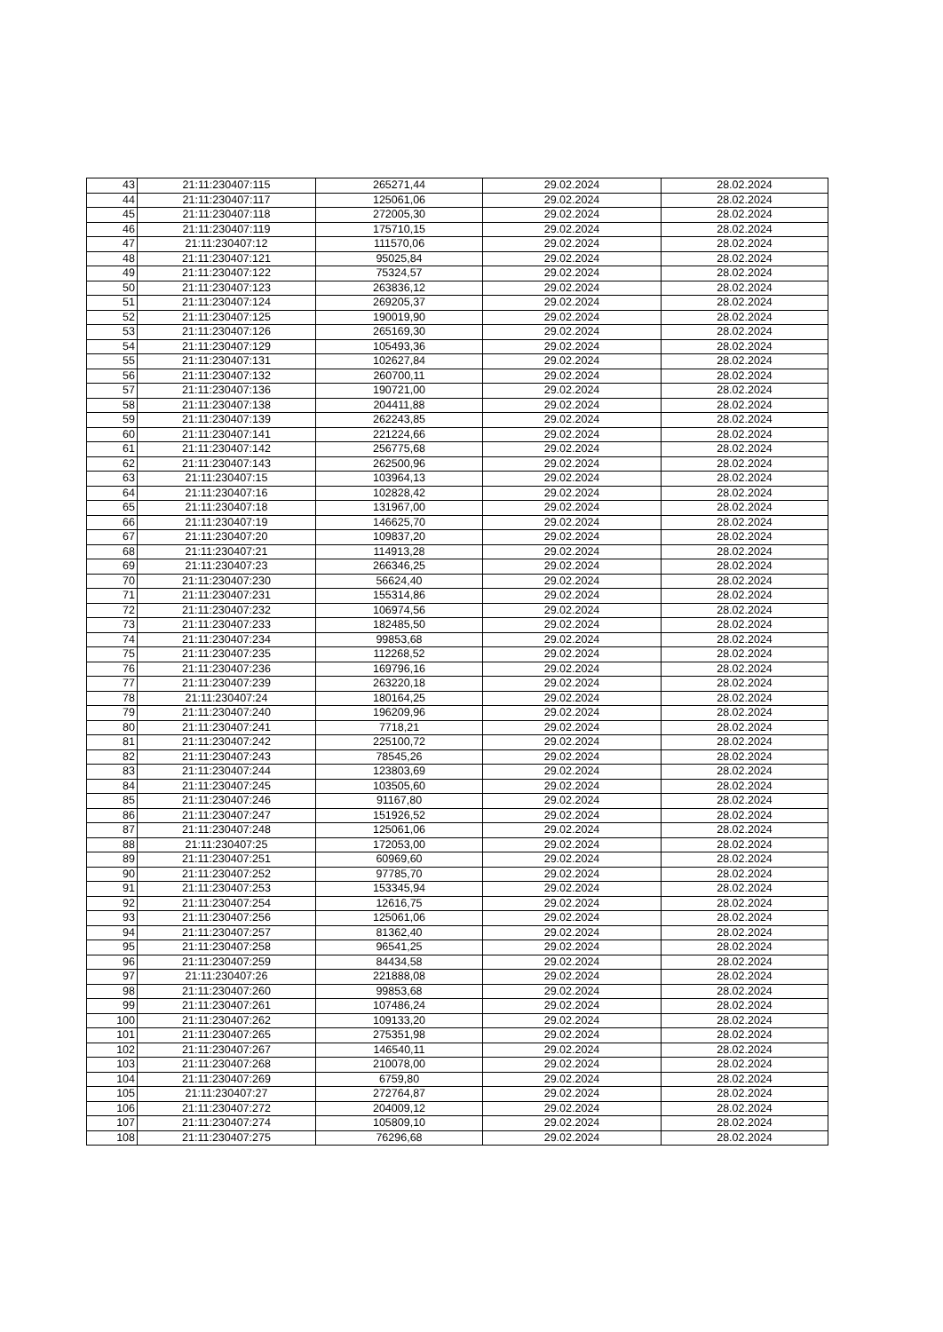| 43 | 21:11:230407:115 | 265271,44 | 29.02.2024 | 28.02.2024 |
| 44 | 21:11:230407:117 | 125061,06 | 29.02.2024 | 28.02.2024 |
| 45 | 21:11:230407:118 | 272005,30 | 29.02.2024 | 28.02.2024 |
| 46 | 21:11:230407:119 | 175710,15 | 29.02.2024 | 28.02.2024 |
| 47 | 21:11:230407:12 | 111570,06 | 29.02.2024 | 28.02.2024 |
| 48 | 21:11:230407:121 | 95025,84 | 29.02.2024 | 28.02.2024 |
| 49 | 21:11:230407:122 | 75324,57 | 29.02.2024 | 28.02.2024 |
| 50 | 21:11:230407:123 | 263836,12 | 29.02.2024 | 28.02.2024 |
| 51 | 21:11:230407:124 | 269205,37 | 29.02.2024 | 28.02.2024 |
| 52 | 21:11:230407:125 | 190019,90 | 29.02.2024 | 28.02.2024 |
| 53 | 21:11:230407:126 | 265169,30 | 29.02.2024 | 28.02.2024 |
| 54 | 21:11:230407:129 | 105493,36 | 29.02.2024 | 28.02.2024 |
| 55 | 21:11:230407:131 | 102627,84 | 29.02.2024 | 28.02.2024 |
| 56 | 21:11:230407:132 | 260700,11 | 29.02.2024 | 28.02.2024 |
| 57 | 21:11:230407:136 | 190721,00 | 29.02.2024 | 28.02.2024 |
| 58 | 21:11:230407:138 | 204411,88 | 29.02.2024 | 28.02.2024 |
| 59 | 21:11:230407:139 | 262243,85 | 29.02.2024 | 28.02.2024 |
| 60 | 21:11:230407:141 | 221224,66 | 29.02.2024 | 28.02.2024 |
| 61 | 21:11:230407:142 | 256775,68 | 29.02.2024 | 28.02.2024 |
| 62 | 21:11:230407:143 | 262500,96 | 29.02.2024 | 28.02.2024 |
| 63 | 21:11:230407:15 | 103964,13 | 29.02.2024 | 28.02.2024 |
| 64 | 21:11:230407:16 | 102828,42 | 29.02.2024 | 28.02.2024 |
| 65 | 21:11:230407:18 | 131967,00 | 29.02.2024 | 28.02.2024 |
| 66 | 21:11:230407:19 | 146625,70 | 29.02.2024 | 28.02.2024 |
| 67 | 21:11:230407:20 | 109837,20 | 29.02.2024 | 28.02.2024 |
| 68 | 21:11:230407:21 | 114913,28 | 29.02.2024 | 28.02.2024 |
| 69 | 21:11:230407:23 | 266346,25 | 29.02.2024 | 28.02.2024 |
| 70 | 21:11:230407:230 | 56624,40 | 29.02.2024 | 28.02.2024 |
| 71 | 21:11:230407:231 | 155314,86 | 29.02.2024 | 28.02.2024 |
| 72 | 21:11:230407:232 | 106974,56 | 29.02.2024 | 28.02.2024 |
| 73 | 21:11:230407:233 | 182485,50 | 29.02.2024 | 28.02.2024 |
| 74 | 21:11:230407:234 | 99853,68 | 29.02.2024 | 28.02.2024 |
| 75 | 21:11:230407:235 | 112268,52 | 29.02.2024 | 28.02.2024 |
| 76 | 21:11:230407:236 | 169796,16 | 29.02.2024 | 28.02.2024 |
| 77 | 21:11:230407:239 | 263220,18 | 29.02.2024 | 28.02.2024 |
| 78 | 21:11:230407:24 | 180164,25 | 29.02.2024 | 28.02.2024 |
| 79 | 21:11:230407:240 | 196209,96 | 29.02.2024 | 28.02.2024 |
| 80 | 21:11:230407:241 | 7718,21 | 29.02.2024 | 28.02.2024 |
| 81 | 21:11:230407:242 | 225100,72 | 29.02.2024 | 28.02.2024 |
| 82 | 21:11:230407:243 | 78545,26 | 29.02.2024 | 28.02.2024 |
| 83 | 21:11:230407:244 | 123803,69 | 29.02.2024 | 28.02.2024 |
| 84 | 21:11:230407:245 | 103505,60 | 29.02.2024 | 28.02.2024 |
| 85 | 21:11:230407:246 | 91167,80 | 29.02.2024 | 28.02.2024 |
| 86 | 21:11:230407:247 | 151926,52 | 29.02.2024 | 28.02.2024 |
| 87 | 21:11:230407:248 | 125061,06 | 29.02.2024 | 28.02.2024 |
| 88 | 21:11:230407:25 | 172053,00 | 29.02.2024 | 28.02.2024 |
| 89 | 21:11:230407:251 | 60969,60 | 29.02.2024 | 28.02.2024 |
| 90 | 21:11:230407:252 | 97785,70 | 29.02.2024 | 28.02.2024 |
| 91 | 21:11:230407:253 | 153345,94 | 29.02.2024 | 28.02.2024 |
| 92 | 21:11:230407:254 | 12616,75 | 29.02.2024 | 28.02.2024 |
| 93 | 21:11:230407:256 | 125061,06 | 29.02.2024 | 28.02.2024 |
| 94 | 21:11:230407:257 | 81362,40 | 29.02.2024 | 28.02.2024 |
| 95 | 21:11:230407:258 | 96541,25 | 29.02.2024 | 28.02.2024 |
| 96 | 21:11:230407:259 | 84434,58 | 29.02.2024 | 28.02.2024 |
| 97 | 21:11:230407:26 | 221888,08 | 29.02.2024 | 28.02.2024 |
| 98 | 21:11:230407:260 | 99853,68 | 29.02.2024 | 28.02.2024 |
| 99 | 21:11:230407:261 | 107486,24 | 29.02.2024 | 28.02.2024 |
| 100 | 21:11:230407:262 | 109133,20 | 29.02.2024 | 28.02.2024 |
| 101 | 21:11:230407:265 | 275351,98 | 29.02.2024 | 28.02.2024 |
| 102 | 21:11:230407:267 | 146540,11 | 29.02.2024 | 28.02.2024 |
| 103 | 21:11:230407:268 | 210078,00 | 29.02.2024 | 28.02.2024 |
| 104 | 21:11:230407:269 | 6759,80 | 29.02.2024 | 28.02.2024 |
| 105 | 21:11:230407:27 | 272764,87 | 29.02.2024 | 28.02.2024 |
| 106 | 21:11:230407:272 | 204009,12 | 29.02.2024 | 28.02.2024 |
| 107 | 21:11:230407:274 | 105809,10 | 29.02.2024 | 28.02.2024 |
| 108 | 21:11:230407:275 | 76296,68 | 29.02.2024 | 28.02.2024 |